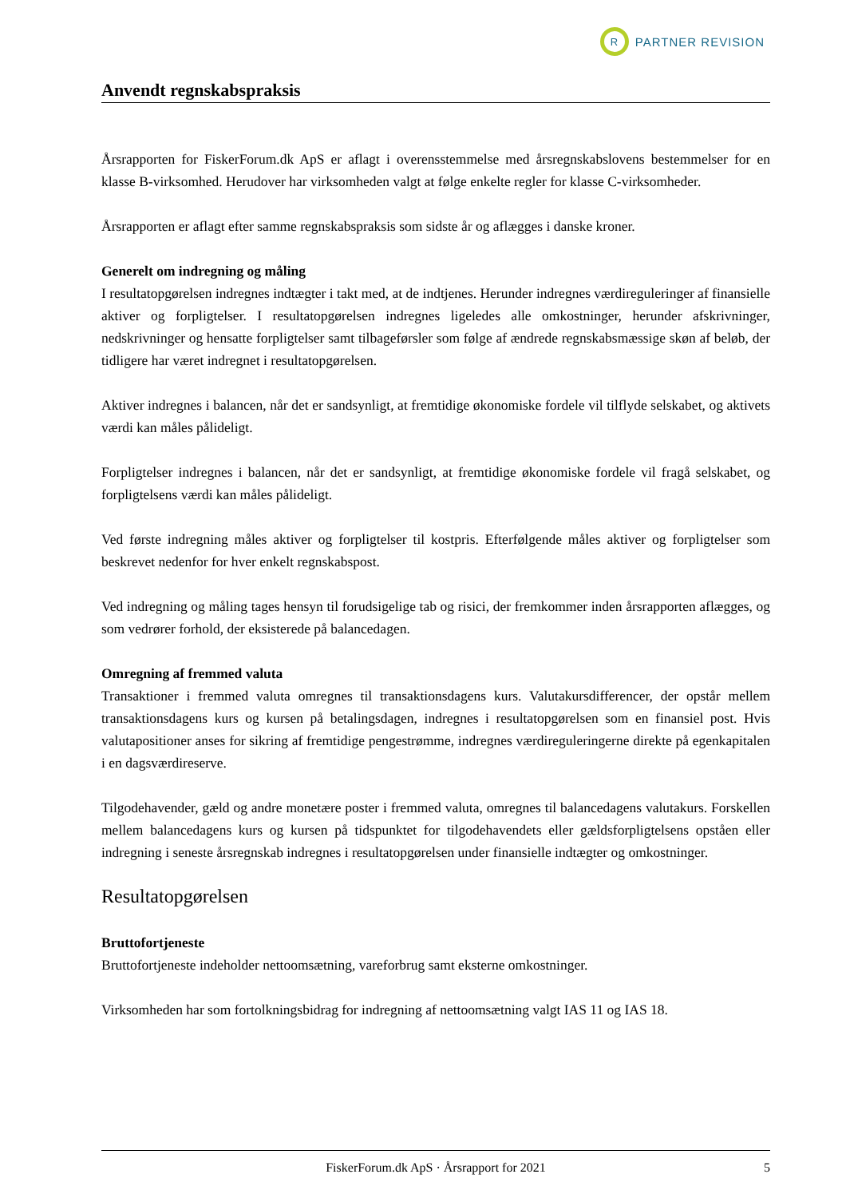R
PARTNER REVISION
Anvendt regnskabspraksis
Årsrapporten for FiskerForum.dk ApS er aflagt i overensstemmelse med årsregnskabslovens bestemmelser for en klasse B-virksomhed. Herudover har virksomheden valgt at følge enkelte regler for klasse C-virksomheder.
Årsrapporten er aflagt efter samme regnskabspraksis som sidste år og aflægges i danske kroner.
Generelt om indregning og måling
I resultatopgørelsen indregnes indtægter i takt med, at de indtjenes. Herunder indregnes værdireguleringer af finansielle aktiver og forpligtelser. I resultatopgørelsen indregnes ligeledes alle omkostninger, herunder afskrivninger, nedskrivninger og hensatte forpligtelser samt tilbageførsler som følge af ændrede regnskabsmæssige skøn af beløb, der tidligere har været indregnet i resultatopgørelsen.
Aktiver indregnes i balancen, når det er sandsynligt, at fremtidige økonomiske fordele vil tilflyde selskabet, og aktivets værdi kan måles pålideligt.
Forpligtelser indregnes i balancen, når det er sandsynligt, at fremtidige økonomiske fordele vil fragå selskabet, og forpligtelsens værdi kan måles pålideligt.
Ved første indregning måles aktiver og forpligtelser til kostpris. Efterfølgende måles aktiver og forpligtelser som beskrevet nedenfor for hver enkelt regnskabspost.
Ved indregning og måling tages hensyn til forudsigelige tab og risici, der fremkommer inden årsrapporten aflægges, og som vedrører forhold, der eksisterede på balancedagen.
Omregning af fremmed valuta
Transaktioner i fremmed valuta omregnes til transaktionsdagens kurs. Valutakursdifferencer, der opstår mellem transaktionsdagens kurs og kursen på betalingsdagen, indregnes i resultatopgørelsen som en finansiel post. Hvis valutapositioner anses for sikring af fremtidige pengestrømme, indregnes værdireguleringerne direkte på egenkapitalen i en dagsværdireserve.
Tilgodehavender, gæld og andre monetære poster i fremmed valuta, omregnes til balancedagens valutakurs. Forskellen mellem balancedagens kurs og kursen på tidspunktet for tilgodehavendets eller gældsforpligtelsens opståen eller indregning i seneste årsregnskab indregnes i resultatopgørelsen under finansielle indtægter og omkostninger.
Resultatopgørelsen
Bruttofortjeneste
Bruttofortjeneste indeholder nettoomsætning, vareforbrug samt eksterne omkostninger.
Virksomheden har som fortolkningsbidrag for indregning af nettoomsætning valgt IAS 11 og IAS 18.
FiskerForum.dk ApS · Årsrapport for 2021 5